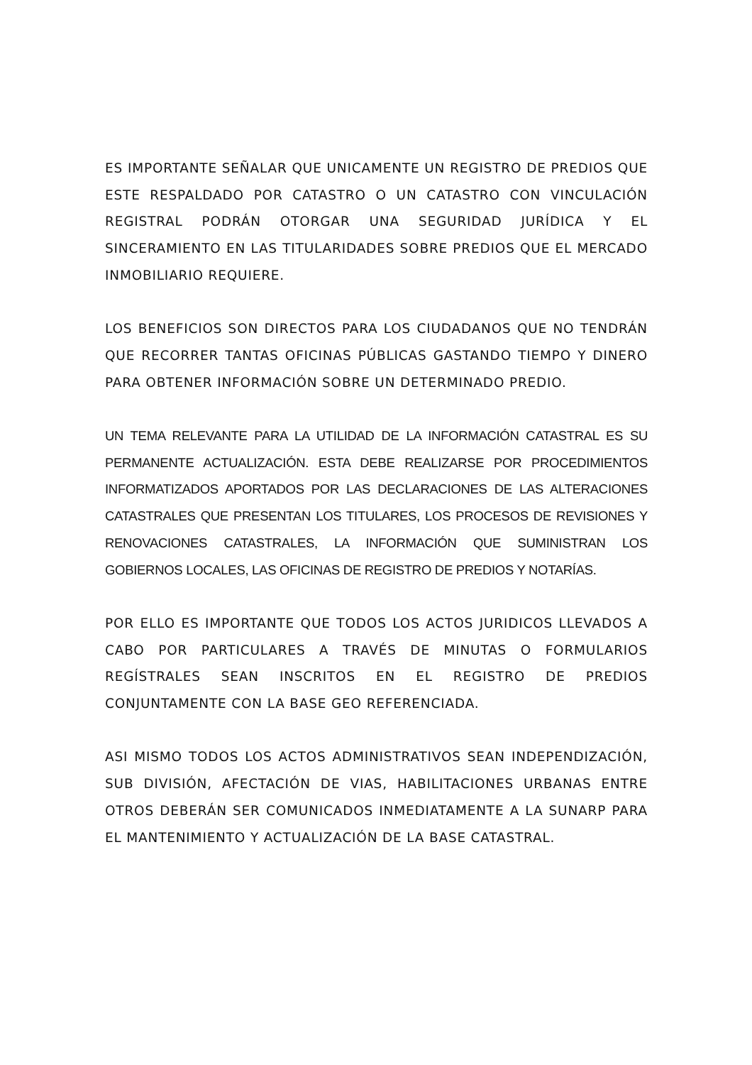ES IMPORTANTE SEÑALAR QUE UNICAMENTE UN REGISTRO DE PREDIOS QUE ESTE RESPALDADO POR CATASTRO O UN CATASTRO CON VINCULACIÓN REGISTRAL PODRÁN OTORGAR UNA SEGURIDAD JURÍDICA Y EL SINCERAMIENTO EN LAS TITULARIDADES SOBRE PREDIOS QUE EL MERCADO INMOBILIARIO REQUIERE.
LOS BENEFICIOS SON DIRECTOS PARA LOS CIUDADANOS QUE NO TENDRÁN QUE RECORRER TANTAS OFICINAS PÚBLICAS GASTANDO TIEMPO Y DINERO PARA OBTENER INFORMACIÓN SOBRE UN DETERMINADO PREDIO.
UN TEMA RELEVANTE PARA LA UTILIDAD DE LA INFORMACIÓN CATASTRAL ES SU PERMANENTE ACTUALIZACIÓN. ESTA DEBE REALIZARSE POR PROCEDIMIENTOS INFORMATIZADOS APORTADOS POR LAS DECLARACIONES DE LAS ALTERACIONES CATASTRALES QUE PRESENTAN LOS TITULARES, LOS PROCESOS DE REVISIONES Y RENOVACIONES CATASTRALES, LA INFORMACIÓN QUE SUMINISTRAN LOS GOBIERNOS LOCALES, LAS OFICINAS DE REGISTRO DE PREDIOS Y NOTARÍAS.
POR ELLO ES IMPORTANTE QUE TODOS LOS ACTOS JURIDICOS LLEVADOS A CABO POR PARTICULARES A TRAVÉS DE MINUTAS O FORMULARIOS REGÍSTRALES SEAN INSCRITOS EN EL REGISTRO DE PREDIOS CONJUNTAMENTE CON LA BASE GEO REFERENCIADA.
ASI MISMO TODOS LOS ACTOS ADMINISTRATIVOS SEAN INDEPENDIZACIÓN, SUB DIVISIÓN, AFECTACIÓN DE VIAS, HABILITACIONES URBANAS ENTRE OTROS DEBERÁN SER COMUNICADOS INMEDIATAMENTE A LA SUNARP PARA EL MANTENIMIENTO Y ACTUALIZACIÓN DE LA BASE CATASTRAL.